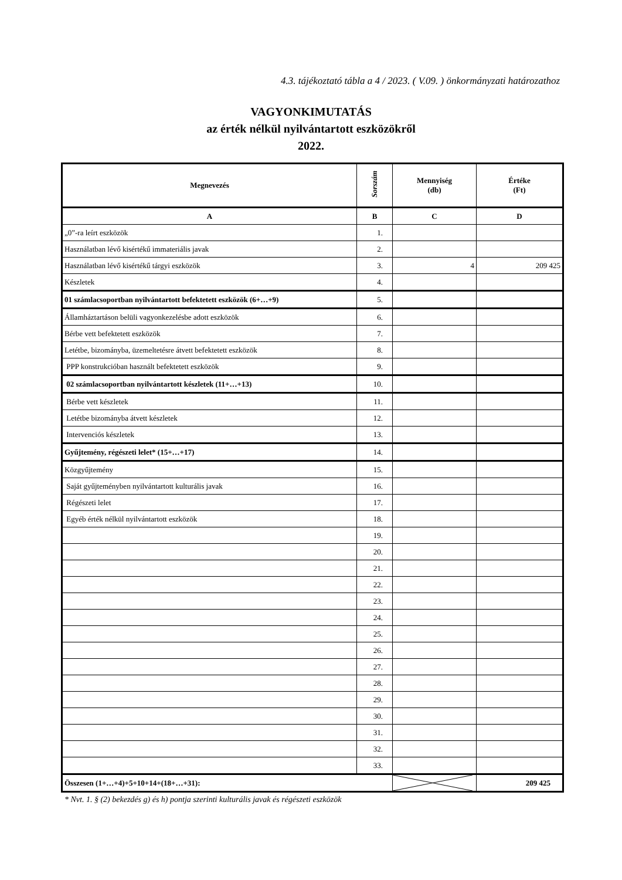4.3. tájékoztató tábla a 4 / 2023. ( V.09. ) önkormányzati határozathoz
VAGYONKIMUTATÁS
az érték nélkül nyilvántartott eszközökről
2022.
| Megnevezés | Sorszám | Mennyiség (db) | Értéke (Ft) |
| --- | --- | --- | --- |
| A | B | C | D |
| „0”-ra leírt eszközök | 1. | | |
| Használatban lévő kisértékű immateriális javak | 2. | | |
| Használatban lévő kisértékű tárgyi eszközök | 3. | 4 | 209 425 |
| Készletek | 4. | | |
| 01 számlacsoportban nyilvántartott befektetett eszközök (6+…+9) | 5. | | |
| Államháztartáson belüli vagyonkezelésbe adott eszközök | 6. | | |
| Bérbe vett befektetett eszközök | 7. | | |
| Letétbe, bizományba, üzemeltetésre átvett befektetett eszközök | 8. | | |
| PPP konstrukcióban használt befektetett eszközök | 9. | | |
| 02 számlacsoportban nyilvántartott készletek (11+…+13) | 10. | | |
| Bérbe vett készletek | 11. | | |
| Letétbe bizományba átvett készletek | 12. | | |
| Intervenciós készletek | 13. | | |
| Gyűjtemény, régészeti lelet* (15+…+17) | 14. | | |
| Közgyűjtemény | 15. | | |
| Saját gyűjteményben nyilvántartott kulturális javak | 16. | | |
| Régészeti lelet | 17. | | |
| Egyéb érték nélkül nyilvántartott eszközök | 18. | | |
| | 19. | | |
| | 20. | | |
| | 21. | | |
| | 22. | | |
| | 23. | | |
| | 24. | | |
| | 25. | | |
| | 26. | | |
| | 27. | | |
| | 28. | | |
| | 29. | | |
| | 30. | | |
| | 31. | | |
| | 32. | | |
| | 33. | | |
| Összesen (1+…+4)+5+10+14+(18+…+31): | | | 209 425 |
* Nvt. 1. § (2) bekezdés g) és h) pontja szerinti kulturális javak és régészeti eszközök